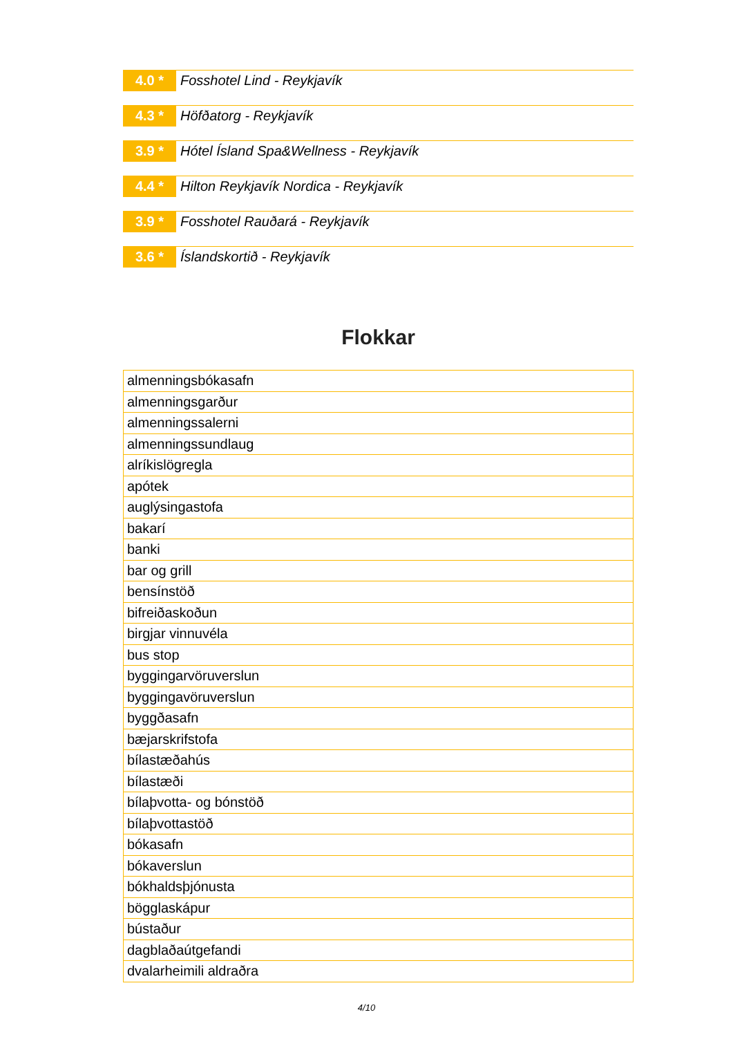4.0 *
Fosshotel Lind - Reykjavík
4.3 *
Höfðatorg - Reykjavík
3.9 *
Hótel Ísland Spa&Wellness - Reykjavík
4.4 *
Hilton Reykjavík Nordica - Reykjavík
3.9 *
Fosshotel Rauðará - Reykjavík
3.6 *
Íslandskortið - Reykjavík
Flokkar
| almenningsbókasafn |
| almenningsgarður |
| almenningssalerni |
| almenningssundlaug |
| alríkislögregla |
| apótek |
| auglýsingastofa |
| bakarí |
| banki |
| bar og grill |
| bensínstöð |
| bifreiðaskoðun |
| birgjar vinnuvéla |
| bus stop |
| byggingarvöruverslun |
| byggingavöruverslun |
| byggðasafn |
| bæjarskrifstofa |
| bílastæðahús |
| bílastæði |
| bílaþvotta- og bónstöð |
| bílaþvottastöð |
| bókasafn |
| bókaverslun |
| bókhaldsþjónusta |
| bögglaskápur |
| bústaður |
| dagblaðaútgefandi |
| dvalarheimili aldraðra |
4/10